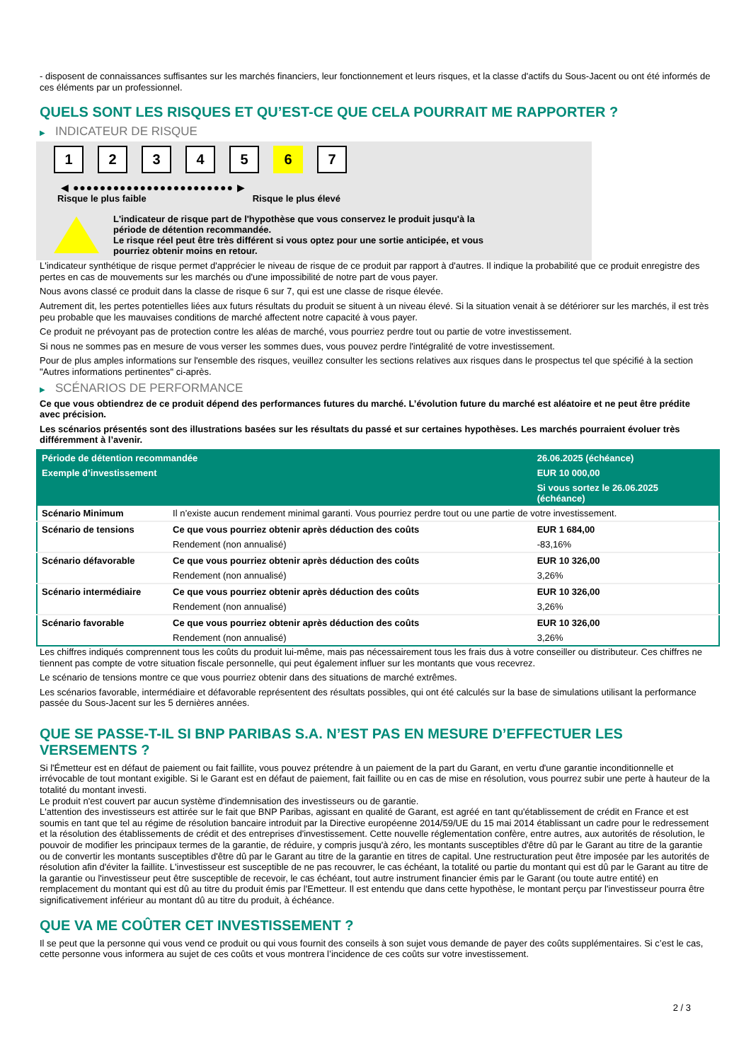- disposent de connaissances suffisantes sur les marchés financiers, leur fonctionnement et leurs risques, et la classe d'actifs du Sous-Jacent ou ont été informés de ces éléments par un professionnel.
QUELS SONT LES RISQUES ET QU’EST-CE QUE CELA POURRAIT ME RAPPORTER ?
▶ INDICATEUR DE RISQUE
1 2 3 4 5 6 7
◀ ●●●●●●●●●●●●●●●●●●●●●●●● ▶
Risque le plus faible Risque le plus élevé
L'indicateur de risque part de l'hypothèse que vous conservez le produit jusqu'à la
période de détention recommandée.
Le risque réel peut être très différent si vous optez pour une sortie anticipée, et vous
pourriez obtenir moins en retour.
L'indicateur synthétique de risque permet d'apprécier le niveau de risque de ce produit par rapport à d'autres. Il indique la probabilité que ce produit enregistre des pertes en cas de mouvements sur les marchés ou d'une impossibilité de notre part de vous payer.
Nous avons classé ce produit dans la classe de risque 6 sur 7, qui est une classe de risque élevée.
Autrement dit, les pertes potentielles liées aux futurs résultats du produit se situent à un niveau élevé. Si la situation venait à se détériorer sur les marchés, il est très peu probable que les mauvaises conditions de marché affectent notre capacité à vous payer.
Ce produit ne prévoyant pas de protection contre les aléas de marché, vous pourriez perdre tout ou partie de votre investissement.
Si nous ne sommes pas en mesure de vous verser les sommes dues, vous pouvez perdre l'intégralité de votre investissement.
Pour de plus amples informations sur l'ensemble des risques, veuillez consulter les sections relatives aux risques dans le prospectus tel que spécifié à la section "Autres informations pertinentes" ci-après.
▶ SCÉNARIOS DE PERFORMANCE
Ce que vous obtiendrez de ce produit dépend des performances futures du marché. L’évolution future du marché est aléatoire et ne peut être prédite avec précision.
Les scénarios présentés sont des illustrations basées sur les résultats du passé et sur certaines hypothèses. Les marchés pourraient évoluer très différemment à l’avenir.
| Période de détention recommandée | | 26.06.2025 (échéance) |
| --- | --- | --- |
| Exemple d’investissement | | EUR 10 000,00 |
| | | Si vous sortez le 26.06.2025 (échéance) |
| Scénario Minimum | Il n’existe aucun rendement minimal garanti. Vous pourriez perdre tout ou une partie de votre investissement. | |
| Scénario de tensions | Ce que vous pourriez obtenir après déduction des coûts | EUR 1 684,00 |
| | Rendement (non annualisé) | -83,16% |
| Scénario défavorable | Ce que vous pourriez obtenir après déduction des coûts | EUR 10 326,00 |
| | Rendement (non annualisé) | 3,26% |
| Scénario intermédiaire | Ce que vous pourriez obtenir après déduction des coûts | EUR 10 326,00 |
| | Rendement (non annualisé) | 3,26% |
| Scénario favorable | Ce que vous pourriez obtenir après déduction des coûts | EUR 10 326,00 |
| | Rendement (non annualisé) | 3,26% |
Les chiffres indiqués comprennent tous les coûts du produit lui-même, mais pas nécessairement tous les frais dus à votre conseiller ou distributeur. Ces chiffres ne tiennent pas compte de votre situation fiscale personnelle, qui peut également influer sur les montants que vous recevrez.
Le scénario de tensions montre ce que vous pourriez obtenir dans des situations de marché extrêmes.
Les scénarios favorable, intermédiaire et défavorable représentent des résultats possibles, qui ont été calculés sur la base de simulations utilisant la performance passée du Sous-Jacent sur les 5 dernières années.
QUE SE PASSE-T-IL SI BNP PARIBAS S.A. N’EST PAS EN MESURE D’EFFECTUER LES VERSEMENTS ?
Si l'Émetteur est en défaut de paiement ou fait faillite, vous pouvez prétendre à un paiement de la part du Garant, en vertu d'une garantie inconditionnelle et irrévocable de tout montant exigible. Si le Garant est en défaut de paiement, fait faillite ou en cas de mise en résolution, vous pourrez subir une perte à hauteur de la totalité du montant investi.
Le produit n'est couvert par aucun système d'indemnisation des investisseurs ou de garantie.
L'attention des investisseurs est attirée sur le fait que BNP Paribas, agissant en qualité de Garant, est agréé en tant qu'établissement de crédit en France et est soumis en tant que tel au régime de résolution bancaire introduit par la Directive européenne 2014/59/UE du 15 mai 2014 établissant un cadre pour le redressement et la résolution des établissements de crédit et des entreprises d'investissement. Cette nouvelle réglementation confère, entre autres, aux autorités de résolution, le pouvoir de modifier les principaux termes de la garantie, de réduire, y compris jusqu'à zéro, les montants susceptibles d'être dû par le Garant au titre de la garantie ou de convertir les montants susceptibles d'être dû par le Garant au titre de la garantie en titres de capital. Une restructuration peut être imposée par les autorités de résolution afin d'éviter la faillite. L'investisseur est susceptible de ne pas recouvrer, le cas échéant, la totalité ou partie du montant qui est dû par le Garant au titre de la garantie ou l'investisseur peut être susceptible de recevoir, le cas échéant, tout autre instrument financier émis par le Garant (ou toute autre entité) en remplacement du montant qui est dû au titre du produit émis par l'Emetteur. Il est entendu que dans cette hypothèse, le montant perçu par l'investisseur pourra être significativement inférieur au montant dû au titre du produit, à échéance.
QUE VA ME COÛTER CET INVESTISSEMENT ?
Il se peut que la personne qui vous vend ce produit ou qui vous fournit des conseils à son sujet vous demande de payer des coûts supplémentaires. Si c’est le cas, cette personne vous informera au sujet de ces coûts et vous montrera l’incidence de ces coûts sur votre investissement.
2 / 3